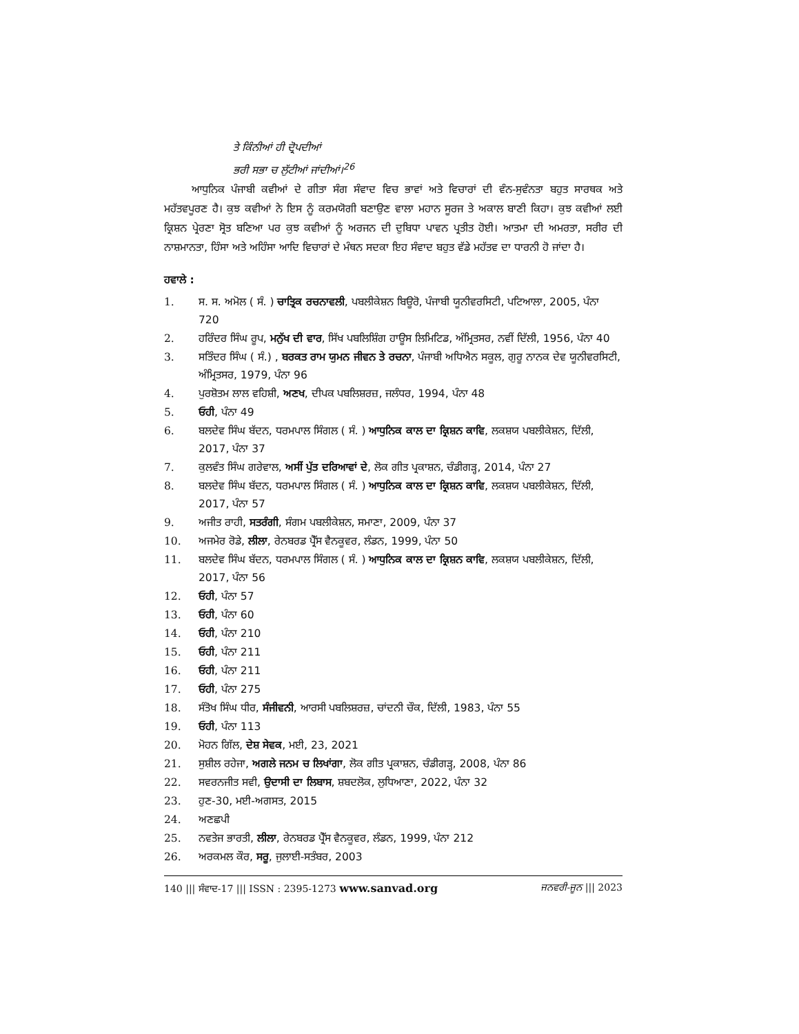ਤੇ ਕਿੰਨੀਆਂ ਹੀ ਦ੍ਰੋਪਦੀਆਂ
ਭਰੀ ਸਭਾ ਚ ਲੁੱਟੀਆਂ ਜਾਂਦੀਆਂ।<sup>26</sup>
ਆਧੁਨਿਕ ਪੰਜਾਬੀ ਕਵੀਆਂ ਦੇ ਗੀਤਾ ਸੰਗ ਸੰਵਾਦ ਵਿਚ ਭਾਵਾਂ ਅਤੇ ਵਿਚਾਰਾਂ ਦੀ ਵੰਨ-ਸੁਵੰਨਤਾ ਬਹੁਤ ਸਾਰਥਕ ਅਤੇ ਮਹੱਤਵਪੂਰਣ ਹੈ। ਕੁਝ ਕਵੀਆਂ ਨੇ ਇਸ ਨੂੰ ਕਰਮਯੋਗੀ ਬਣਾਉਣ ਵਾਲਾ ਮਹਾਨ ਸੂਰਜ ਤੇ ਅਕਾਲ ਬਾਣੀ ਕਿਹਾ। ਕੁਝ ਕਵੀਆਂ ਲਈ ਕ੍ਰਿਸ਼ਨ ਪ੍ਰੇਰਣਾ ਸ੍ਰੋਤ ਬਣਿਆ ਪਰ ਕੁਝ ਕਵੀਆਂ ਨੂੰ ਅਰਜਨ ਦੀ ਦੁਬਿਧਾ ਪਾਵਨ ਪ੍ਰਤੀਤ ਹੋਈ। ਆਤਮਾ ਦੀ ਅਮਰਤਾ, ਸਰੀਰ ਦੀ ਨਾਸ਼ਮਾਨਤਾ, ਹਿੰਸਾ ਅਤੇ ਅਹਿੰਸਾ ਆਦਿ ਵਿਚਾਰਾਂ ਦੇ ਮੰਥਨ ਸਦਕਾ ਇਹ ਸੰਵਾਦ ਬਹੁਤ ਵੱਡੇ ਮਹੱਤਵ ਦਾ ਧਾਰਨੀ ਹੋ ਜਾਂਦਾ ਹੈ।
ਹਵਾਲੇ :
1. ਸ. ਸ. ਅਮੋਲ ( ਸੰ. ) ਚਾਤ੍ਰਿਕ ਰਚਨਾਵਲੀ, ਪਬਲੀਕੇਸ਼ਨ ਬਿਊਰੋ, ਪੰਜਾਬੀ ਯੂਨੀਵਰਸਿਟੀ, ਪਟਿਆਲਾ, 2005, ਪੰਨਾ 720
2. ਹਰਿੰਦਰ ਸਿੰਘ ਰੂਪ, ਮਨੁੱਖ ਦੀ ਵਾਰ, ਸਿੱਖ ਪਬਲਿਸ਼ਿੰਗ ਹਾਊਸ ਲਿਮਿਟਿਡ, ਅੰਮ੍ਰਿਤਸਰ, ਨਵੀਂ ਦਿੱਲੀ, 1956, ਪੰਨਾ 40
3. ਸਤਿੰਦਰ ਸਿੰਘ ( ਸੰ.) , ਬਰਕਤ ਰਾਮ ਯੁਮਨ ਜੀਵਨ ਤੇ ਰਚਨਾ, ਪੰਜਾਬੀ ਅਧਿਐਨ ਸਕੂਲ, ਗੁਰੂ ਨਾਨਕ ਦੇਵ ਯੂਨੀਵਰਸਿਟੀ, ਅੰਮ੍ਰਿਤਸਰ, 1979, ਪੰਨਾ 96
4. ਪੁਰਸ਼ੋਤਮ ਲਾਲ ਵਹਿਸ਼ੀ, ਅਣਖ, ਦੀਪਕ ਪਬਲਿਸ਼ਰਜ਼, ਜਲੰਧਰ, 1994, ਪੰਨਾ 48
5. ਓਹੀ, ਪੰਨਾ 49
6. ਬਲਦੇਵ ਸਿੰਘ ਬੱਦਨ, ਧਰਮਪਾਲ ਸਿੰਗਲ ( ਸੰ. ) ਆਧੁਨਿਕ ਕਾਲ ਦਾ ਕ੍ਰਿਸ਼ਨ ਕਾਵਿ, ਲਕਸ਼ਯ ਪਬਲੀਕੇਸ਼ਨ, ਦਿੱਲੀ, 2017, ਪੰਨਾ 37
7. ਕੁਲਵੰਤ ਸਿੰਘ ਗਰੇਵਾਲ, ਅਸੀਂ ਪੁੱਤ ਦਰਿਆਵਾਂ ਦੇ, ਲੋਕ ਗੀਤ ਪ੍ਰਕਾਸ਼ਨ, ਚੰਡੀਗੜ੍ਹ, 2014, ਪੰਨਾ 27
8. ਬਲਦੇਵ ਸਿੰਘ ਬੱਦਨ, ਧਰਮਪਾਲ ਸਿੰਗਲ ( ਸੰ. ) ਆਧੁਨਿਕ ਕਾਲ ਦਾ ਕ੍ਰਿਸ਼ਨ ਕਾਵਿ, ਲਕਸ਼ਯ ਪਬਲੀਕੇਸ਼ਨ, ਦਿੱਲੀ, 2017, ਪੰਨਾ 57
9. ਅਜੀਤ ਰਾਹੀ, ਸਤਰੰਗੀ, ਸੰਗਮ ਪਬਲੀਕੇਸ਼ਨ, ਸਮਾਣਾ, 2009, ਪੰਨਾ 37
10. ਅਜਮੇਰ ਰੋਡੇ, ਲੀਲਾ, ਰੇਨਬਰਡ ਪ੍ਰੈੱਸ ਵੈਨਕੂਵਰ, ਲੰਡਨ, 1999, ਪੰਨਾ 50
11. ਬਲਦੇਵ ਸਿੰਘ ਬੱਦਨ, ਧਰਮਪਾਲ ਸਿੰਗਲ ( ਸੰ. ) ਆਧੁਨਿਕ ਕਾਲ ਦਾ ਕ੍ਰਿਸ਼ਨ ਕਾਵਿ, ਲਕਸ਼ਯ ਪਬਲੀਕੇਸ਼ਨ, ਦਿੱਲੀ, 2017, ਪੰਨਾ 56
12. ਓਹੀ, ਪੰਨਾ 57
13. ਓਹੀ, ਪੰਨਾ 60
14. ਓਹੀ, ਪੰਨਾ 210
15. ਓਹੀ, ਪੰਨਾ 211
16. ਓਹੀ, ਪੰਨਾ 211
17. ਓਹੀ, ਪੰਨਾ 275
18. ਸੰਤੋਖ ਸਿੰਘ ਧੀਰ, ਸੰਜੀਵਨੀ, ਆਰਸੀ ਪਬਲਿਸ਼ਰਜ਼, ਚਾਂਦਨੀ ਚੌਕ, ਦਿੱਲੀ, 1983, ਪੰਨਾ 55
19. ਓਹੀ, ਪੰਨਾ 113
20. ਮੋਹਨ ਗਿੱਲ, ਦੇਸ਼ ਸੇਵਕ, ਮਈ, 23, 2021
21. ਸੁਸ਼ੀਲ ਰਹੇਜਾ, ਅਗਲੇ ਜਨਮ ਚ ਲਿਖਾਂਗਾ, ਲੋਕ ਗੀਤ ਪ੍ਰਕਾਸ਼ਨ, ਚੰਡੀਗੜ੍ਹ, 2008, ਪੰਨਾ 86
22. ਸਵਰਨਜੀਤ ਸਵੀ, ਉਦਾਸੀ ਦਾ ਲਿਬਾਸ, ਸ਼ਬਦਲੋਕ, ਲੁਧਿਆਣਾ, 2022, ਪੰਨਾ 32
23. ਹੁਣ-30, ਮਈ-ਅਗਸਤ, 2015
24. ਅਣਛਪੀ
25. ਨਵਤੇਜ ਭਾਰਤੀ, ਲੀਲਾ, ਰੇਨਬਰਡ ਪ੍ਰੈੱਸ ਵੈਨਕੂਵਰ, ਲੰਡਨ, 1999, ਪੰਨਾ 212
26. ਅਰਕਮਲ ਕੌਰ, ਸਰੂ, ਜੁਲਾਈ-ਸਤੰਬਰ, 2003
140 ||| ਸੰਵਾਦ-17 ||| ISSN : 2395-1273 www.sanvad.org ਜਨਵਰੀ-ਜੂਨ ||| 2023